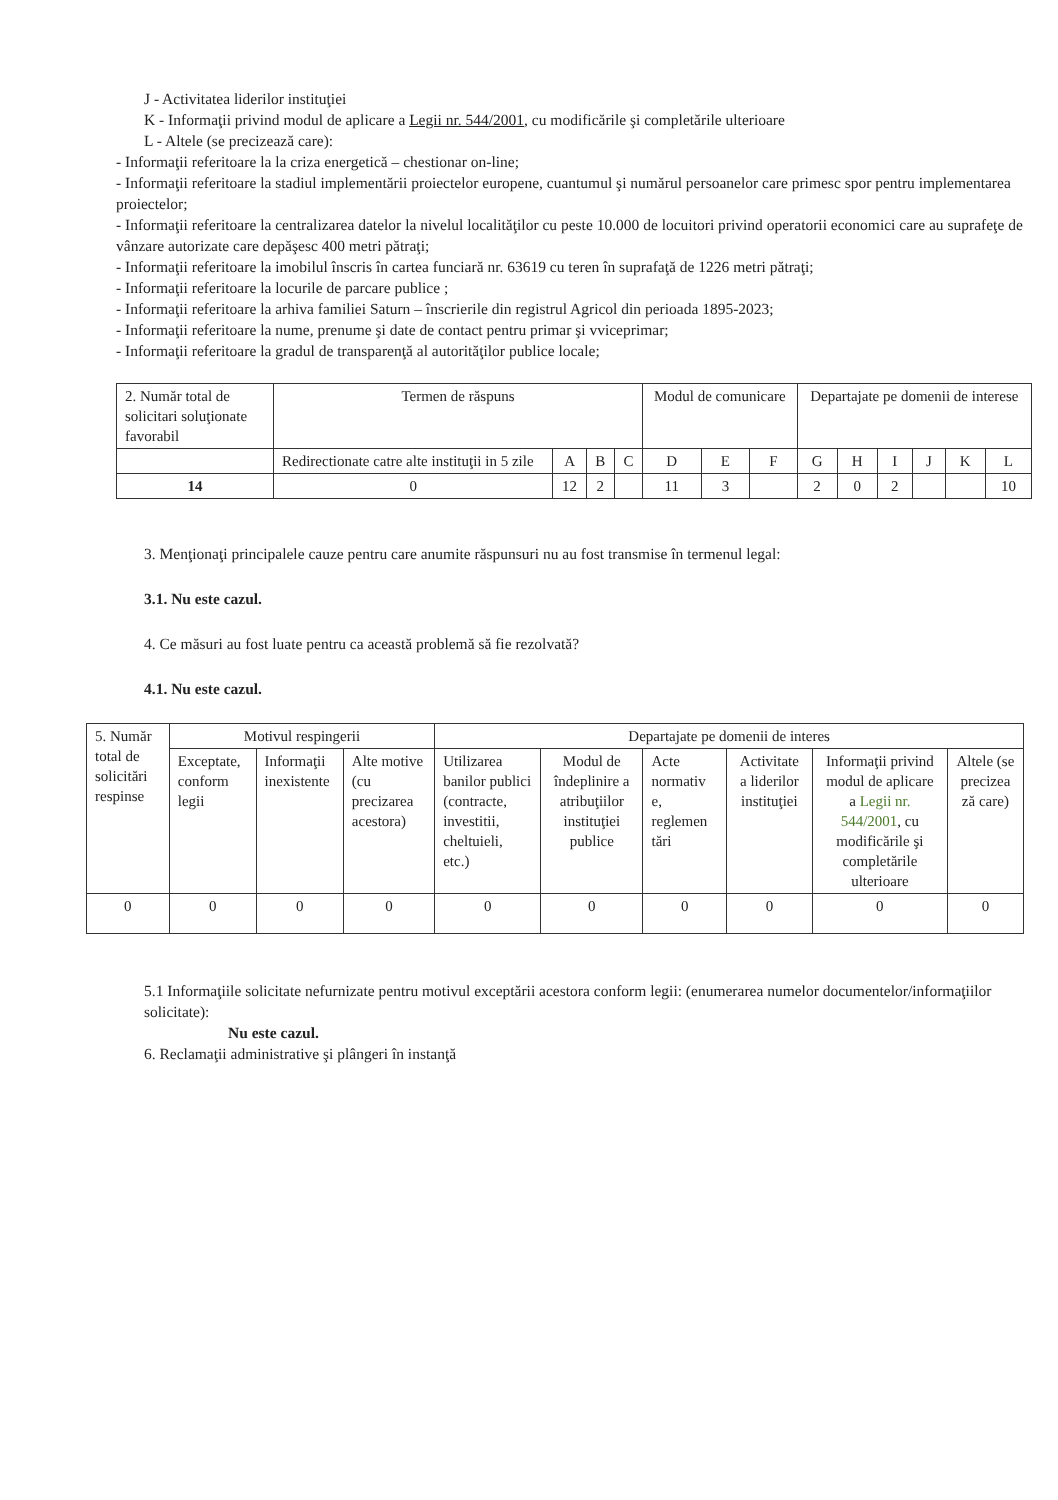J - Activitatea liderilor instituţiei
K - Informaţii privind modul de aplicare a Legii nr. 544/2001, cu modificările şi completările ulterioare
L - Altele (se precizează care):
- Informaţii referitoare la la criza energetică – chestionar on-line;
- Informaţii referitoare la stadiul implementării proiectelor europene, cuantumul şi numărul persoanelor care primesc spor pentru implementarea proiectelor;
- Informaţii referitoare la centralizarea datelor la nivelul localităţilor cu peste 10.000 de locuitori privind operatorii economici care au suprafeţe de vânzare autorizate care depăşesc 400 metri pătraţi;
- Informaţii referitoare la imobilul înscris în cartea funciară nr. 63619 cu teren în suprafaţă de 1226 metri pătraţi;
- Informaţii referitoare la locurile de parcare publice ;
- Informaţii referitoare la arhiva familiei Saturn – înscrierile din registrul Agricol din perioada 1895-2023;
- Informaţii referitoare la nume, prenume şi date de contact pentru primar şi vviceprimar;
- Informaţii referitoare la gradul de transparenţă al autorităţilor publice locale;
| 2. Număr total de solicitari soluţionate favorabil | Termen de răspuns | | | | Modul de comunicare | | | Departajate pe domenii de interese | | | | | |
| | Redirectionate catre alte instituţii in 5 zile | A | B | C | D | E | F | G | H | I | J | K | L |
| 14 | 0 | 12 | 2 | | 11 | 3 | | 2 | 0 | 2 | | | 10 |
3. Menţionaţi principalele cauze pentru care anumite răspunsuri nu au fost transmise în termenul legal:
3.1. Nu este cazul.
4. Ce măsuri au fost luate pentru ca această problemă să fie rezolvată?
4.1. Nu este cazul.
| 5. Număr total de solicitări respinse | Motivul respingerii | | | Departajate pe domenii de interes | | | | | |
| | Exceptate, conform legii | Informaţii inexistente | Alte motive (cu precizarea acestora) | Utilizarea banilor publici (contracte, investitii, cheltuieli, etc.) | Modul de îndeplinire a atribuţiilor instituţiei publice | Acte normativ e, reglemen tări | Activitate a liderilor instituţiei | Informaţii privind modul de aplicare a Legii nr. 544/2001 , cu modificările şi completările ulterioare | Altele (se precizea ză care) |
| 0 | 0 | 0 | 0 | 0 | 0 | 0 | 0 | 0 | 0 |
5.1 Informaţiile solicitate nefurnizate pentru motivul exceptării acestora conform legii: (enumerarea numelor documentelor/informaţiilor solicitate):
Nu este cazul.
6. Reclamaţii administrative şi plângeri în instanţă